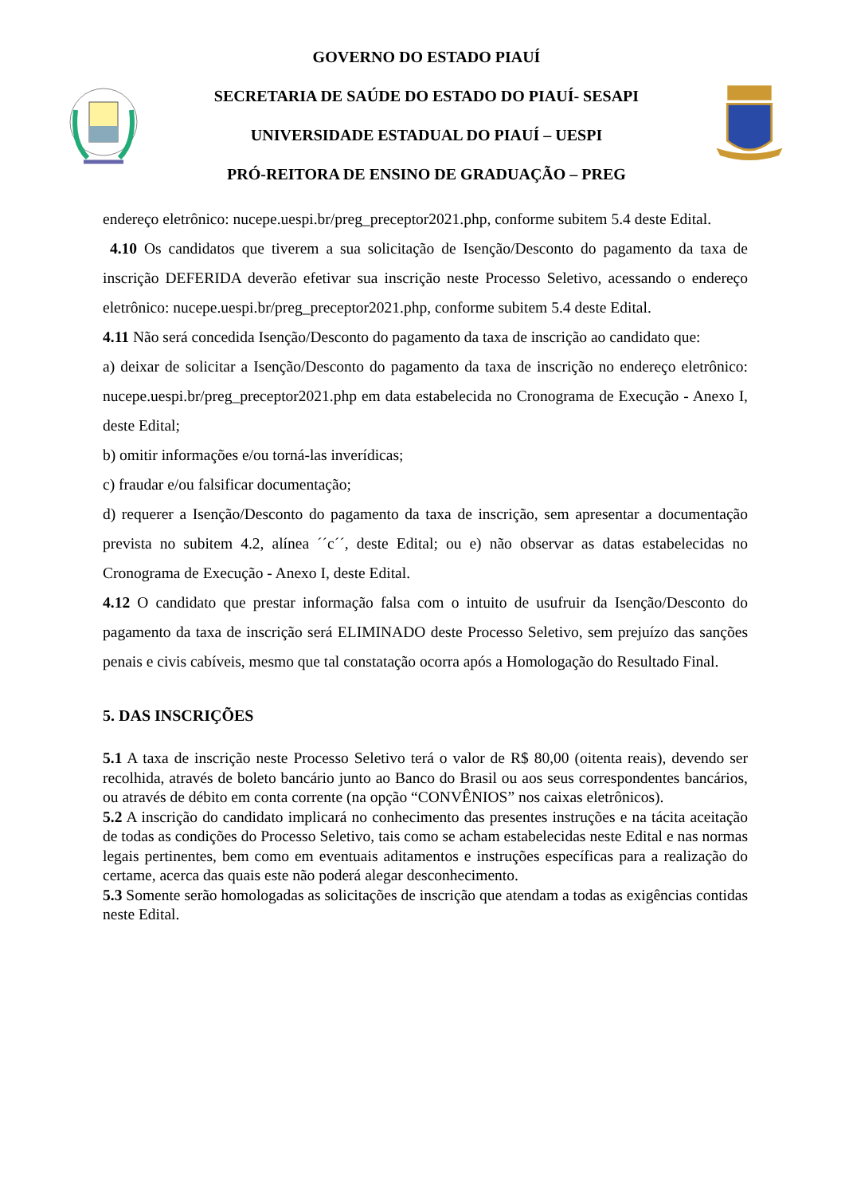GOVERNO DO ESTADO PIAUÍ
SECRETARIA DE SAÚDE DO ESTADO DO PIAUÍ- SESAPI
UNIVERSIDADE ESTADUAL DO PIAUÍ – UESPI
PRÓ-REITORA DE ENSINO DE GRADUAÇÃO – PREG
endereço eletrônico: nucepe.uespi.br/preg_preceptor2021.php, conforme subitem 5.4 deste Edital.
4.10 Os candidatos que tiverem a sua solicitação de Isenção/Desconto do pagamento da taxa de inscrição DEFERIDA deverão efetivar sua inscrição neste Processo Seletivo, acessando o endereço eletrônico: nucepe.uespi.br/preg_preceptor2021.php, conforme subitem 5.4 deste Edital.
4.11 Não será concedida Isenção/Desconto do pagamento da taxa de inscrição ao candidato que:
a) deixar de solicitar a Isenção/Desconto do pagamento da taxa de inscrição no endereço eletrônico: nucepe.uespi.br/preg_preceptor2021.php em data estabelecida no Cronograma de Execução - Anexo I, deste Edital;
b) omitir informações e/ou torná-las inverídicas;
c) fraudar e/ou falsificar documentação;
d) requerer a Isenção/Desconto do pagamento da taxa de inscrição, sem apresentar a documentação prevista no subitem 4.2, alínea ´´c´´, deste Edital; ou e) não observar as datas estabelecidas no Cronograma de Execução - Anexo I, deste Edital.
4.12 O candidato que prestar informação falsa com o intuito de usufruir da Isenção/Desconto do pagamento da taxa de inscrição será ELIMINADO deste Processo Seletivo, sem prejuízo das sanções penais e civis cabíveis, mesmo que tal constatação ocorra após a Homologação do Resultado Final.
5. DAS INSCRIÇÕES
5.1 A taxa de inscrição neste Processo Seletivo terá o valor de R$ 80,00 (oitenta reais), devendo ser recolhida, através de boleto bancário junto ao Banco do Brasil ou aos seus correspondentes bancários, ou através de débito em conta corrente (na opção “CONVÊNIOS” nos caixas eletrônicos).
5.2 A inscrição do candidato implicará no conhecimento das presentes instruções e na tácita aceitação de todas as condições do Processo Seletivo, tais como se acham estabelecidas neste Edital e nas normas legais pertinentes, bem como em eventuais aditamentos e instruções específicas para a realização do certame, acerca das quais este não poderá alegar desconhecimento.
5.3 Somente serão homologadas as solicitações de inscrição que atendam a todas as exigências contidas neste Edital.